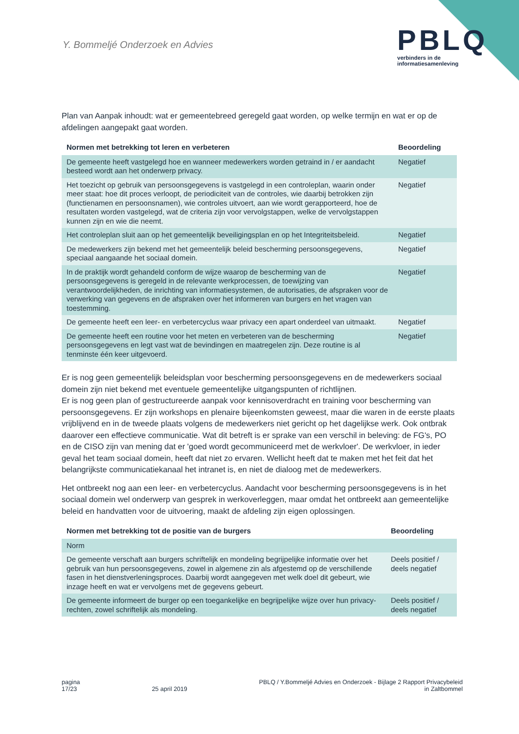Y. Bommeljé Onderzoek en Advies
PBLQ
verbinders in de
informatiesamenleving
Plan van Aanpak inhoudt: wat er gemeentebreed geregeld gaat worden, op welke termijn en wat er op de afdelingen aangepakt gaat worden.
| Normen met betrekking tot leren en verbeteren | Beoordeling |
| --- | --- |
| De gemeente heeft vastgelegd hoe en wanneer medewerkers worden getraind in / er aandacht besteed wordt aan het onderwerp privacy. | Negatief |
| Het toezicht op gebruik van persoonsgegevens is vastgelegd in een controleplan, waarin onder meer staat: hoe dit proces verloopt, de periodiciteit van de controles, wie daarbij betrokken zijn (functienamen en persoonsnamen), wie controles uitvoert, aan wie wordt gerapporteerd, hoe de resultaten worden vastgelegd, wat de criteria zijn voor vervolgstappen, welke de vervolgstappen kunnen zijn en wie die neemt. | Negatief |
| Het controleplan sluit aan op het gemeentelijk beveiligingsplan en op het Integriteitsbeleid. | Negatief |
| De medewerkers zijn bekend met het gemeentelijk beleid bescherming persoonsgegevens, speciaal aangaande het sociaal domein. | Negatief |
| In de praktijk wordt gehandeld conform de wijze waarop de bescherming van de persoonsgegevens is geregeld in de relevante werkprocessen, de toewijzing van verantwoordelijkheden, de inrichting van informatiesystemen, de autorisaties, de afspraken voor de verwerking van gegevens en de afspraken over het informeren van burgers en het vragen van toestemming. | Negatief |
| De gemeente heeft een leer- en verbetercyclus waar privacy een apart onderdeel van uitmaakt. | Negatief |
| De gemeente heeft een routine voor het meten en verbeteren van de bescherming persoonsgegevens en legt vast wat de bevindingen en maatregelen zijn. Deze routine is al tenminste één keer uitgevoerd. | Negatief |
Er is nog geen gemeentelijk beleidsplan voor bescherming persoonsgegevens en de medewerkers sociaal domein zijn niet bekend met eventuele gemeentelijke uitgangspunten of richtlijnen.
Er is nog geen plan of gestructureerde aanpak voor kennisoverdracht en training voor bescherming van persoonsgegevens. Er zijn workshops en plenaire bijeenkomsten geweest, maar die waren in de eerste plaats vrijblijvend en in de tweede plaats volgens de medewerkers niet gericht op het dagelijkse werk. Ook ontbrak daarover een effectieve communicatie. Wat dit betreft is er sprake van een verschil in beleving: de FG's, PO en de CISO zijn van mening dat er 'goed wordt gecommuniceerd met de werkvloer'. De werkvloer, in ieder geval het team sociaal domein, heeft dat niet zo ervaren. Wellicht heeft dat te maken met het feit dat het belangrijkste communicatiekanaal het intranet is, en niet de dialoog met de medewerkers.
Het ontbreekt nog aan een leer- en verbetercyclus. Aandacht voor bescherming persoonsgegevens is in het sociaal domein wel onderwerp van gesprek in werkoverleggen, maar omdat het ontbreekt aan gemeentelijke beleid en handvatten voor de uitvoering, maakt de afdeling zijn eigen oplossingen.
| Normen met betrekking tot de positie van de burgers | Beoordeling |
| --- | --- |
| Norm | |
| De gemeente verschaft aan burgers schriftelijk en mondeling begrijpelijke informatie over het gebruik van hun persoonsgegevens, zowel in algemene zin als afgestemd op de verschillende fasen in het dienstverleningsproces. Daarbij wordt aangegeven met welk doel dit gebeurt, wie inzage heeft en wat er vervolgens met de gegevens gebeurt. | Deels positief / deels negatief |
| De gemeente informeert de burger op een toegankelijke en begrijpelijke wijze over hun privacy-rechten, zowel schriftelijk als mondeling. | Deels positief / deels negatief |
pagina
17/23
25 april 2019 PBLQ / Y.Bommeljé Advies en Onderzoek - Bijlage 2 Rapport Privacybeleid
in Zaltbommel